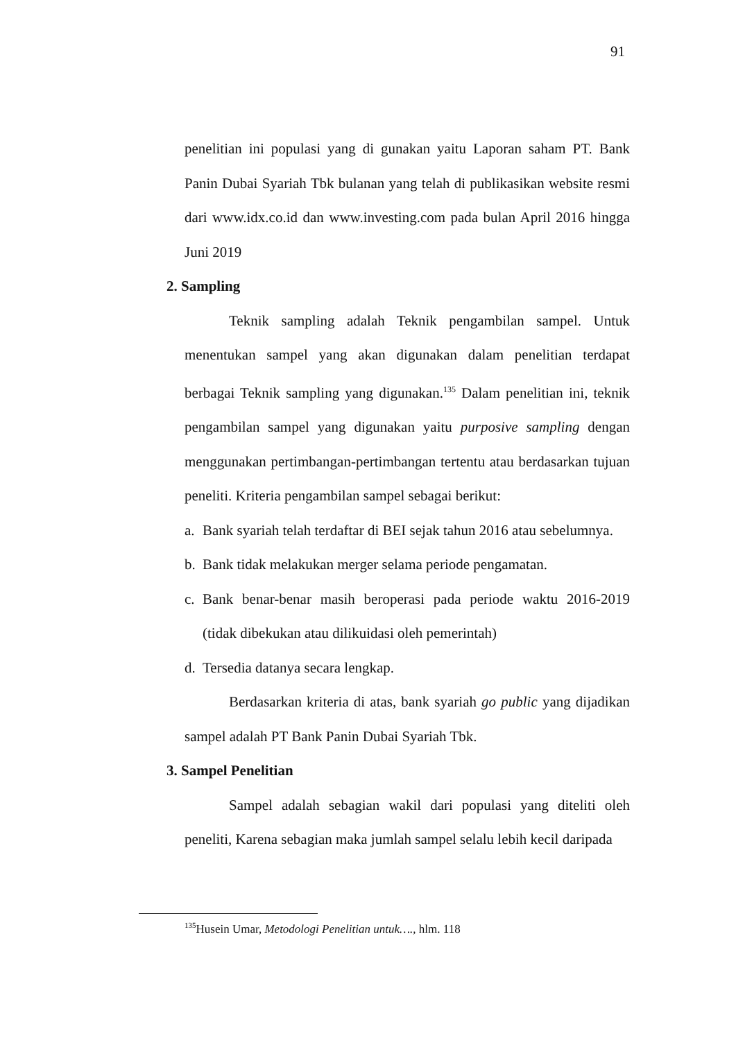91
penelitian ini populasi yang di gunakan yaitu Laporan saham PT. Bank Panin Dubai Syariah Tbk bulanan yang telah di publikasikan website resmi dari www.idx.co.id dan www.investing.com pada bulan April 2016 hingga Juni 2019
2. Sampling
Teknik sampling adalah Teknik pengambilan sampel. Untuk menentukan sampel yang akan digunakan dalam penelitian terdapat berbagai Teknik sampling yang digunakan.<sup>135</sup> Dalam penelitian ini, teknik pengambilan sampel yang digunakan yaitu purposive sampling dengan menggunakan pertimbangan-pertimbangan tertentu atau berdasarkan tujuan peneliti. Kriteria pengambilan sampel sebagai berikut:
a. Bank syariah telah terdaftar di BEI sejak tahun 2016 atau sebelumnya.
b. Bank tidak melakukan merger selama periode pengamatan.
c. Bank benar-benar masih beroperasi pada periode waktu 2016-2019 (tidak dibekukan atau dilikuidasi oleh pemerintah)
d. Tersedia datanya secara lengkap.
Berdasarkan kriteria di atas, bank syariah go public yang dijadikan sampel adalah PT Bank Panin Dubai Syariah Tbk.
3. Sampel Penelitian
Sampel adalah sebagian wakil dari populasi yang diteliti oleh peneliti, Karena sebagian maka jumlah sampel selalu lebih kecil daripada
<sup>135</sup> Husein Umar, Metodologi Penelitian untuk…., hlm. 118